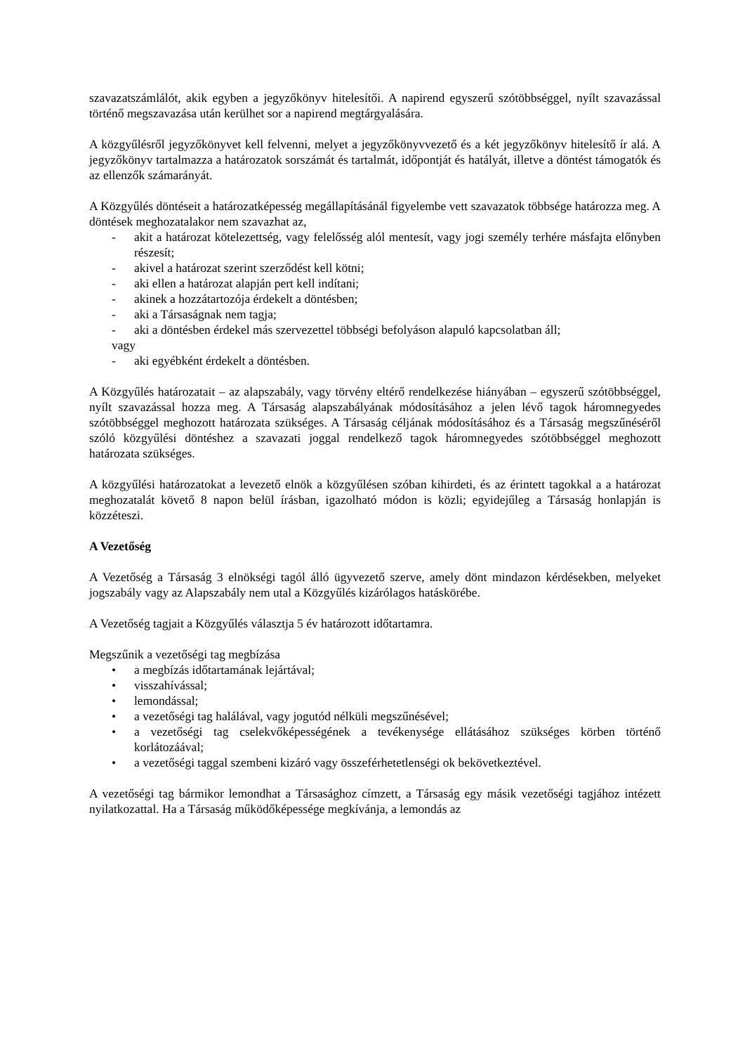szavazatszámlálót, akik egyben a jegyzőkönyv hitelesítői. A napirend egyszerű szótöbbséggel, nyílt szavazással történő megszavazása után kerülhet sor a napirend megtárgyalására.
A közgyűlésről jegyzőkönyvet kell felvenni, melyet a jegyzőkönyvvezető és a két jegyzőkönyv hitelesítő ír alá. A jegyzőkönyv tartalmazza a határozatok sorszámát és tartalmát, időpontját és hatályát, illetve a döntést támogatók és az ellenzők számarányát.
A Közgyűlés döntéseit a határozatképesség megállapításánál figyelembe vett szavazatok többsége határozza meg. A döntések meghozatalakor nem szavazhat az,
- akit a határozat kötelezettség, vagy felelősség alól mentesít, vagy jogi személy terhére másfajta előnyben részesít;
- akivel a határozat szerint szerződést kell kötni;
- aki ellen a határozat alapján pert kell indítani;
- akinek a hozzátartozója érdekelt a döntésben;
- aki a Társaságnak nem tagja;
- aki a döntésben érdekel más szervezettel többségi befolyáson alapuló kapcsolatban áll;
vagy
- aki egyébként érdekelt a döntésben.
A Közgyűlés határozatait – az alapszabály, vagy törvény eltérő rendelkezése hiányában – egyszerű szótöbbséggel, nyílt szavazással hozza meg. A Társaság alapszabályának módosításához a jelen lévő tagok háromnegyedes szótöbbséggel meghozott határozata szükséges. A Társaság céljának módosításához és a Társaság megszűnéséről szóló közgyűlési döntéshez a szavazati joggal rendelkező tagok háromnegyedes szótöbbséggel meghozott határozata szükséges.
A közgyűlési határozatokat a levezető elnök a közgyűlésen szóban kihirdeti, és az érintett tagokkal a a határozat meghozatalát követő 8 napon belül írásban, igazolható módon is közli; egyidejűleg a Társaság honlapján is közzéteszi.
A Vezetőség
A Vezetőség a Társaság 3 elnökségi tagól álló ügyvezető szerve, amely dönt mindazon kérdésekben, melyeket jogszabály vagy az Alapszabály nem utal a Közgyűlés kizárólagos hatáskörébe.
A Vezetőség tagjait a Közgyűlés választja 5 év határozott időtartamra.
Megszűnik a vezetőségi tag megbízása
• a megbízás időtartamának lejártával;
• visszahívással;
• lemondással;
• a vezetőségi tag halálával, vagy jogutód nélküli megszűnésével;
• a vezetőségi tag cselekvőképességének a tevékenysége ellátásához szükséges körben történő korlátozáával;
• a vezetőségi taggal szembeni kizáró vagy összeférhetetlenségi ok bekövetkeztével.
A vezetőségi tag bármikor lemondhat a Társasághoz címzett, a Társaság egy másik vezetőségi tagjához intézett nyilatkozattal. Ha a Társaság működőképessége megkívánja, a lemondás az